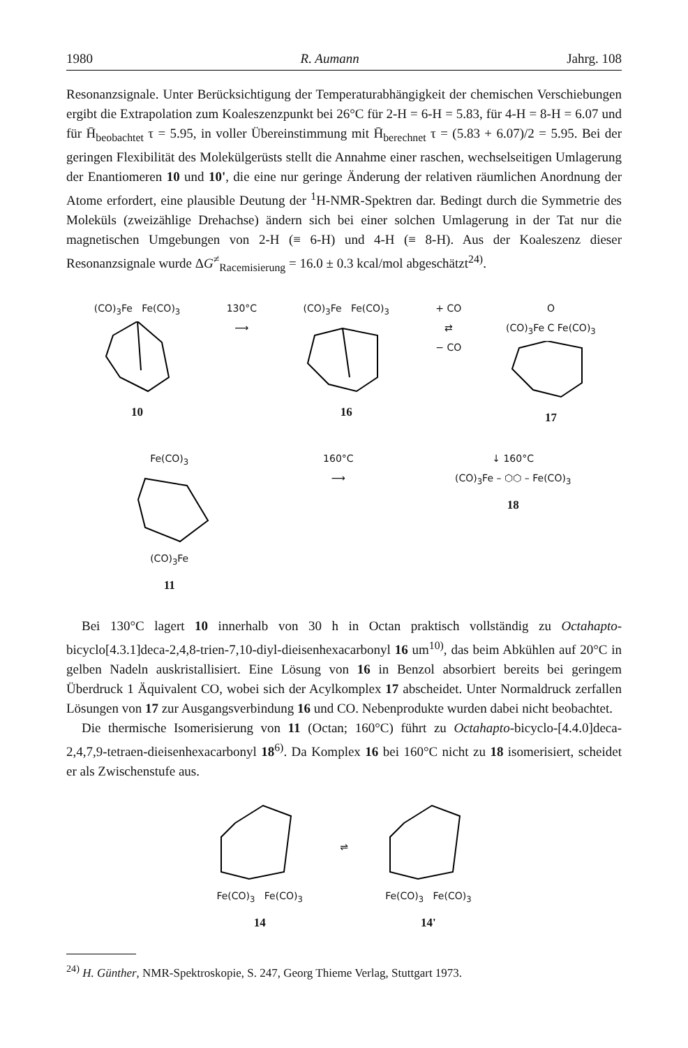1980 R. Aumann Jahrg. 108
Resonanzsignale. Unter Berücksichtigung der Temperaturabhängigkeit der chemischen Verschiebungen ergibt die Extrapolation zum Koaleszenzpunkt bei 26°C für 2-H = 6-H = 5.83, für 4-H = 8-H = 6.07 und für H̄<sub>beobachtet</sub> τ = 5.95, in voller Übereinstimmung mit H̄<sub>berechnet</sub> τ = (5.83 + 6.07)/2 = 5.95. Bei der geringen Flexibilität des Molekülgerüsts stellt die Annahme einer raschen, wechselseitigen Umlagerung der Enantiomeren 10 und 10', die eine nur geringe Änderung der relativen räumlichen Anordnung der Atome erfordert, eine plausible Deutung der <sup>1</sup>H-NMR-Spektren dar. Bedingt durch die Symmetrie des Moleküls (zweizählige Drehachse) ändern sich bei einer solchen Umlagerung in der Tat nur die magnetischen Umgebungen von 2-H (≡ 6-H) und 4-H (≡ 8-H). Aus der Koaleszenz dieser Resonanzsignale wurde ΔG<sup>≠</sup><sub>Racemisierung</sub> = 16.0 ± 0.3 kcal/mol abgeschätzt<sup>24)</sup>.
(CO)<sub>3</sub>Fe Fe(CO)<sub>3</sub>
10
130°C
⟶
(CO)<sub>3</sub>Fe Fe(CO)<sub>3</sub>
16
+ CO
⇄
− CO
O
(CO)<sub>3</sub>Fe C Fe(CO)<sub>3</sub>
17
Fe(CO)<sub>3</sub>
(CO)<sub>3</sub>Fe
11
160°C
⟶
↓ 160°C
(CO)<sub>3</sub>Fe – ⬡⬡ – Fe(CO)<sub>3</sub>
18
Bei 130°C lagert 10 innerhalb von 30 h in Octan praktisch vollständig zu Octahapto-bicyclo[4.3.1]deca-2,4,8-trien-7,10-diyl-dieisenhexacarbonyl 16 um<sup>10)</sup>, das beim Abkühlen auf 20°C in gelben Nadeln auskristallisiert. Eine Lösung von 16 in Benzol absorbiert bereits bei geringem Überdruck 1 Äquivalent CO, wobei sich der Acylkomplex 17 abscheidet. Unter Normaldruck zerfallen Lösungen von 17 zur Ausgangsverbindung 16 und CO. Nebenprodukte wurden dabei nicht beobachtet.
Die thermische Isomerisierung von 11 (Octan; 160°C) führt zu Octahapto-bicyclo-[4.4.0]deca-2,4,7,9-tetraen-dieisenhexacarbonyl 18<sup>6)</sup>. Da Komplex 16 bei 160°C nicht zu 18 isomerisiert, scheidet er als Zwischenstufe aus.
Fe(CO)<sub>3</sub> Fe(CO)<sub>3</sub>
14
⇌
Fe(CO)<sub>3</sub> Fe(CO)<sub>3</sub>
14'
<sup>24)</sup> H. Günther, NMR-Spektroskopie, S. 247, Georg Thieme Verlag, Stuttgart 1973.